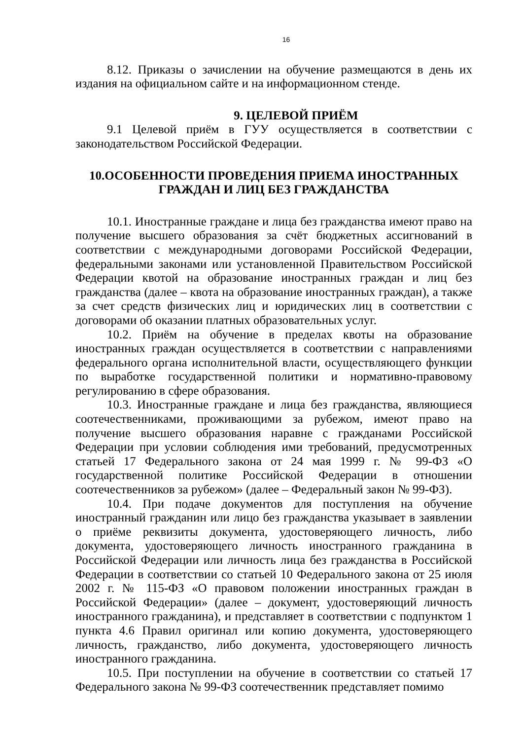16
8.12. Приказы о зачислении на обучение размещаются в день их издания на официальном сайте и на информационном стенде.
9. ЦЕЛЕВОЙ ПРИЁМ
9.1 Целевой приём в ГУУ осуществляется в соответствии с законодательством Российской Федерации.
10.ОСОБЕННОСТИ ПРОВЕДЕНИЯ ПРИЕМА ИНОСТРАННЫХ ГРАЖДАН И ЛИЦ БЕЗ ГРАЖДАНСТВА
10.1. Иностранные граждане и лица без гражданства имеют право на получение высшего образования за счёт бюджетных ассигнований в соответствии с международными договорами Российской Федерации, федеральными законами или установленной Правительством Российской Федерации квотой на образование иностранных граждан и лиц без гражданства (далее – квота на образование иностранных граждан), а также за счет средств физических лиц и юридических лиц в соответствии с договорами об оказании платных образовательных услуг.
10.2. Приём на обучение в пределах квоты на образование иностранных граждан осуществляется в соответствии с направлениями федерального органа исполнительной власти, осуществляющего функции по выработке государственной политики и нормативно-правовому регулированию в сфере образования.
10.3. Иностранные граждане и лица без гражданства, являющиеся соотечественниками, проживающими за рубежом, имеют право на получение высшего образования наравне с гражданами Российской Федерации при условии соблюдения ими требований, предусмотренных статьей 17 Федерального закона от 24 мая 1999 г. № 99-ФЗ «О государственной политике Российской Федерации в отношении соотечественников за рубежом» (далее – Федеральный закон № 99-ФЗ).
10.4. При подаче документов для поступления на обучение иностранный гражданин или лицо без гражданства указывает в заявлении о приёме реквизиты документа, удостоверяющего личность, либо документа, удостоверяющего личность иностранного гражданина в Российской Федерации или личность лица без гражданства в Российской Федерации в соответствии со статьей 10 Федерального закона от 25 июля 2002 г. № 115-ФЗ «О правовом положении иностранных граждан в Российской Федерации» (далее – документ, удостоверяющий личность иностранного гражданина), и представляет в соответствии с подпунктом 1 пункта 4.6 Правил оригинал или копию документа, удостоверяющего личность, гражданство, либо документа, удостоверяющего личность иностранного гражданина.
10.5. При поступлении на обучение в соответствии со статьей 17 Федерального закона № 99-ФЗ соотечественник представляет помимо